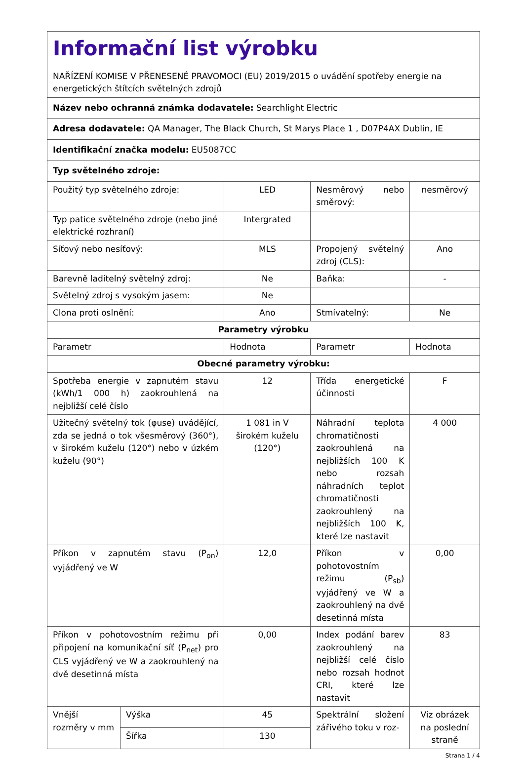| Informační list výrobku NAŘÍZENÍ KOMISE V PŘENESENÉ PRAVOMOCI (EU) 2019/2015 o uvádění spotřeby energie na energetických štítcích světelných zdrojů | | | | |
| Název nebo ochranná známka dodavatele: Searchlight Electric | | | | |
| Adresa dodavatele: QA Manager, The Black Church, St Marys Place 1 , D07P4AX Dublin, IE | | | | |
| Identifikační značka modelu: EU5087CC | | | | |
| Typ světelného zdroje: | | | | |
| Použitý typ světelného zdroje: | | LED | Nesměrový nebo směrový: | nesměrový |
| Typ patice světelného zdroje (nebo jiné elektrické rozhraní) | | Intergrated | | |
| Síťový nebo nesíťový: | | MLS | Propojený světelný zdroj (CLS): | Ano |
| Barevně laditelný světelný zdroj: | | Ne | Baňka: | - |
| Světelný zdroj s vysokým jasem: | | Ne | | |
| Clona proti oslnění: | | Ano | Stmívatelný: | Ne |
| Parametry výrobku | | | | |
| Parametr | | Hodnota | Parametr | Hodnota |
| Obecné parametry výrobku: | | | | |
| Spotřeba energie v zapnutém stavu (kWh/1 000 h) zaokrouhlená na nejbližší celé číslo | | 12 | Třída energetické účinnosti | F |
| Užitečný světelný tok (φuse) uvádějící, zda se jedná o tok všesměrový (360°), v širokém kuželu (120°) nebo v úzkém kuželu (90°) | | 1 081 in V širokém kuželu (120°) | Náhradní teplota chromatičnosti zaokrouhlená na nejbližších 100 K nebo rozsah náhradních teplot chromatičnosti zaokrouhlený na nejbližších 100 K, které lze nastavit | 4 000 |
| Příkon v zapnutém stavu (P<sub>on</sub>) vyjádřený ve W | | 12,0 | Příkon v pohotovostním režimu (P<sub>sb</sub>) vyjádřený ve W a zaokrouhlený na dvě desetinná místa | 0,00 |
| Příkon v pohotovostním režimu při připojení na komunikační síť (P<sub>net</sub>) pro CLS vyjádřený ve W a zaokrouhlený na dvě desetinná místa | | 0,00 | Index podání barev zaokrouhlený na nejbližší celé číslo nebo rozsah hodnot CRI, které lze nastavit | 83 |
| Vnější rozměry v mm | Výška | 45 | Spektrální složení zářivého toku v roz- | Viz obrázek na poslední straně |
| | Šířka | 130 | | |
Strana 1 / 4